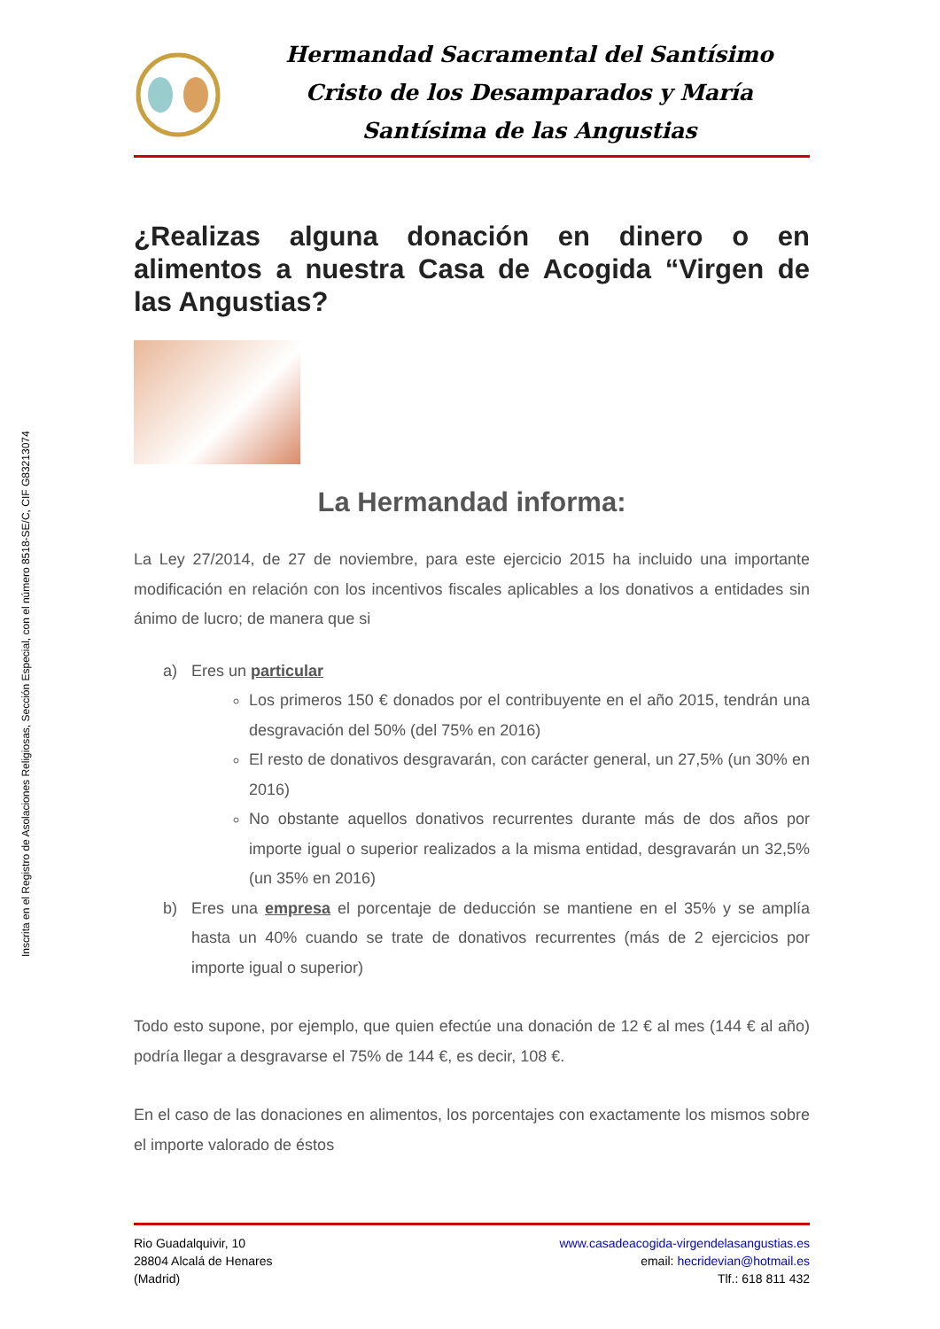Inscrita en el Registro de Asolaciones Religiosas, Sección Especial, con el número 8518-SE/C, CIF G83213074
Hermandad Sacramental del Santísimo Cristo de los Desamparados y María Santísima de las Angustias
¿Realizas alguna donación en dinero o en alimentos a nuestra Casa de Acogida “Virgen de las Angustias?
La Hermandad informa:
La Ley 27/2014, de 27 de noviembre, para este ejercicio 2015 ha incluido una importante modificación en relación con los incentivos fiscales aplicables a los donativos a entidades sin ánimo de lucro; de manera que si
a) Eres un particular
Los primeros 150 € donados por el contribuyente en el año 2015, tendrán una desgravación del 50% (del 75% en 2016)
El resto de donativos desgravarán, con carácter general, un 27,5% (un 30% en 2016)
No obstante aquellos donativos recurrentes durante más de dos años por importe igual o superior realizados a la misma entidad, desgravarán un 32,5% (un 35% en 2016)
b) Eres una empresa el porcentaje de deducción se mantiene en el 35% y se amplía hasta un 40% cuando se trate de donativos recurrentes (más de 2 ejercicios por importe igual o superior)
Todo esto supone, por ejemplo, que quien efectúe una donación de 12 € al mes (144 € al año) podría llegar a desgravarse el 75% de 144 €, es decir, 108 €.
En el caso de las donaciones en alimentos, los porcentajes con exactamente los mismos sobre el importe valorado de éstos
Rio Guadalquivir, 10
28804 Alcalá de Henares
(Madrid)
www.casadeacogida-virgendelasangustias.es
email: hecridevian@hotmail.es
Tlf.: 618 811 432